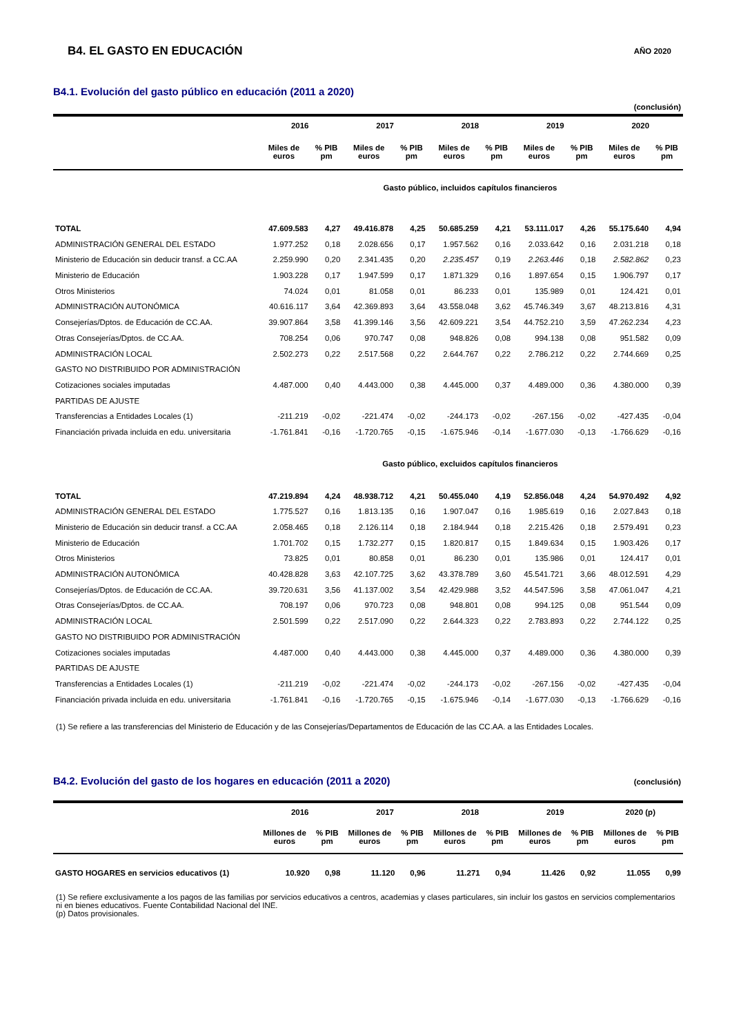B4. EL GASTO EN EDUCACIÓN
AÑO 2020
B4.1. Evolución del gasto público en educación (2011 a 2020)
(conclusión)
| | 2016 | | 2017 | | 2018 | | 2019 | | 2020 | |
| --- | --- | --- | --- | --- | --- | --- | --- | --- | --- | --- |
| | Miles de euros | % PIB pm | Miles de euros | % PIB pm | Miles de euros | % PIB pm | Miles de euros | % PIB pm | Miles de euros | % PIB pm |
| | Gasto público, incluidos capítulos financieros | | | | | | | | | |
| TOTAL | 47.609.583 | 4,27 | 49.416.878 | 4,25 | 50.685.259 | 4,21 | 53.111.017 | 4,26 | 55.175.640 | 4,94 |
| ADMINISTRACIÓN GENERAL DEL ESTADO | 1.977.252 | 0,18 | 2.028.656 | 0,17 | 1.957.562 | 0,16 | 2.033.642 | 0,16 | 2.031.218 | 0,18 |
| Ministerio de Educación sin deducir transf. a CC.AA | 2.259.990 | 0,20 | 2.341.435 | 0,20 | 2.235.457 | 0,19 | 2.263.446 | 0,18 | 2.582.862 | 0,23 |
| Ministerio de Educación | 1.903.228 | 0,17 | 1.947.599 | 0,17 | 1.871.329 | 0,16 | 1.897.654 | 0,15 | 1.906.797 | 0,17 |
| Otros Ministerios | 74.024 | 0,01 | 81.058 | 0,01 | 86.233 | 0,01 | 135.989 | 0,01 | 124.421 | 0,01 |
| ADMINISTRACIÓN AUTONÓMICA | 40.616.117 | 3,64 | 42.369.893 | 3,64 | 43.558.048 | 3,62 | 45.746.349 | 3,67 | 48.213.816 | 4,31 |
| Consejerías/Dptos. de Educación de CC.AA. | 39.907.864 | 3,58 | 41.399.146 | 3,56 | 42.609.221 | 3,54 | 44.752.210 | 3,59 | 47.262.234 | 4,23 |
| Otras Consejerías/Dptos. de CC.AA. | 708.254 | 0,06 | 970.747 | 0,08 | 948.826 | 0,08 | 994.138 | 0,08 | 951.582 | 0,09 |
| ADMINISTRACIÓN LOCAL | 2.502.273 | 0,22 | 2.517.568 | 0,22 | 2.644.767 | 0,22 | 2.786.212 | 0,22 | 2.744.669 | 0,25 |
| GASTO NO DISTRIBUIDO POR ADMINISTRACIÓN | | | | | | | | | | |
| Cotizaciones sociales imputadas | 4.487.000 | 0,40 | 4.443.000 | 0,38 | 4.445.000 | 0,37 | 4.489.000 | 0,36 | 4.380.000 | 0,39 |
| PARTIDAS DE AJUSTE | | | | | | | | | | |
| Transferencias a Entidades Locales (1) | -211.219 | -0,02 | -221.474 | -0,02 | -244.173 | -0,02 | -267.156 | -0,02 | -427.435 | -0,04 |
| Financiación privada incluida en edu. universitaria | -1.761.841 | -0,16 | -1.720.765 | -0,15 | -1.675.946 | -0,14 | -1.677.030 | -0,13 | -1.766.629 | -0,16 |
| | Gasto público, excluidos capítulos financieros | | | | | | | | | |
| TOTAL | 47.219.894 | 4,24 | 48.938.712 | 4,21 | 50.455.040 | 4,19 | 52.856.048 | 4,24 | 54.970.492 | 4,92 |
| ADMINISTRACIÓN GENERAL DEL ESTADO | 1.775.527 | 0,16 | 1.813.135 | 0,16 | 1.907.047 | 0,16 | 1.985.619 | 0,16 | 2.027.843 | 0,18 |
| Ministerio de Educación sin deducir transf. a CC.AA | 2.058.465 | 0,18 | 2.126.114 | 0,18 | 2.184.944 | 0,18 | 2.215.426 | 0,18 | 2.579.491 | 0,23 |
| Ministerio de Educación | 1.701.702 | 0,15 | 1.732.277 | 0,15 | 1.820.817 | 0,15 | 1.849.634 | 0,15 | 1.903.426 | 0,17 |
| Otros Ministerios | 73.825 | 0,01 | 80.858 | 0,01 | 86.230 | 0,01 | 135.986 | 0,01 | 124.417 | 0,01 |
| ADMINISTRACIÓN AUTONÓMICA | 40.428.828 | 3,63 | 42.107.725 | 3,62 | 43.378.789 | 3,60 | 45.541.721 | 3,66 | 48.012.591 | 4,29 |
| Consejerías/Dptos. de Educación de CC.AA. | 39.720.631 | 3,56 | 41.137.002 | 3,54 | 42.429.988 | 3,52 | 44.547.596 | 3,58 | 47.061.047 | 4,21 |
| Otras Consejerías/Dptos. de CC.AA. | 708.197 | 0,06 | 970.723 | 0,08 | 948.801 | 0,08 | 994.125 | 0,08 | 951.544 | 0,09 |
| ADMINISTRACIÓN LOCAL | 2.501.599 | 0,22 | 2.517.090 | 0,22 | 2.644.323 | 0,22 | 2.783.893 | 0,22 | 2.744.122 | 0,25 |
| GASTO NO DISTRIBUIDO POR ADMINISTRACIÓN | | | | | | | | | | |
| Cotizaciones sociales imputadas | 4.487.000 | 0,40 | 4.443.000 | 0,38 | 4.445.000 | 0,37 | 4.489.000 | 0,36 | 4.380.000 | 0,39 |
| PARTIDAS DE AJUSTE | | | | | | | | | | |
| Transferencias a Entidades Locales (1) | -211.219 | -0,02 | -221.474 | -0,02 | -244.173 | -0,02 | -267.156 | -0,02 | -427.435 | -0,04 |
| Financiación privada incluida en edu. universitaria | -1.761.841 | -0,16 | -1.720.765 | -0,15 | -1.675.946 | -0,14 | -1.677.030 | -0,13 | -1.766.629 | -0,16 |
(1) Se refiere a las transferencias del Ministerio de Educación y de las Consejerías/Departamentos de Educación de las CC.AA. a las Entidades Locales.
B4.2. Evolución del gasto de los hogares en educación (2011 a 2020)
(conclusión)
| | 2016 | | 2017 | | 2018 | | 2019 | | 2020 (p) | |
| --- | --- | --- | --- | --- | --- | --- | --- | --- | --- | --- |
| | Millones de euros | % PIB pm | Millones de euros | % PIB pm | Millones de euros | % PIB pm | Millones de euros | % PIB pm | Millones de euros | % PIB pm |
| GASTO HOGARES en servicios educativos (1) | 10.920 | 0,98 | 11.120 | 0,96 | 11.271 | 0,94 | 11.426 | 0,92 | 11.055 | 0,99 |
(1) Se refiere exclusivamente a los pagos de las familias por servicios educativos a centros, academias y clases particulares, sin incluir los gastos en servicios complementarios ni en bienes educativos. Fuente Contabilidad Nacional del INE.
(p) Datos provisionales.